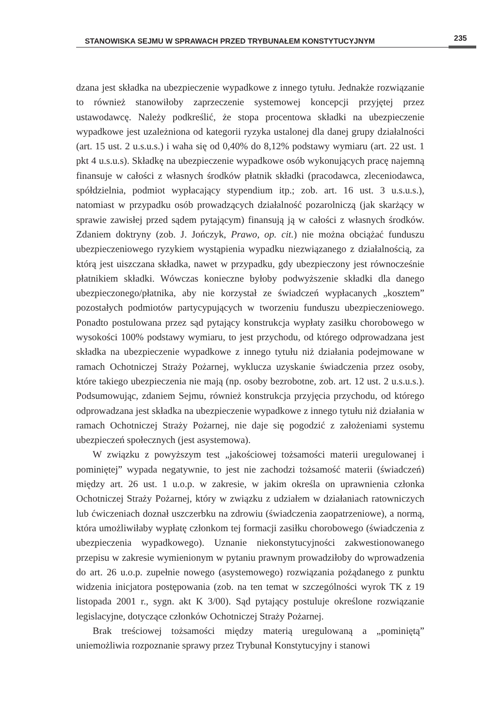STANOWISKA SEJMU W SPRAWACH PRZED TRYBUNAŁEM KONSTYTUCYJNYM 235
dzana jest składka na ubezpieczenie wypadkowe z innego tytułu. Jednakże rozwiązanie to również stanowiłoby zaprzeczenie systemowej koncepcji przyjętej przez ustawodawcę. Należy podkreślić, że stopa procentowa składki na ubezpieczenie wypadkowe jest uzależniona od kategorii ryzyka ustalonej dla danej grupy działalności (art. 15 ust. 2 u.s.u.s.) i waha się od 0,40% do 8,12% podstawy wymiaru (art. 22 ust. 1 pkt 4 u.s.u.s). Składkę na ubezpieczenie wypadkowe osób wykonujących pracę najemną finansuje w całości z własnych środków płatnik składki (pracodawca, zleceniodawca, spółdzielnia, podmiot wypłacający stypendium itp.; zob. art. 16 ust. 3 u.s.u.s.), natomiast w przypadku osób prowadzących działalność pozarolniczą (jak skarżący w sprawie zawisłej przed sądem pytającym) finansują ją w całości z własnych środków. Zdaniem doktryny (zob. J. Jończyk, Prawo, op. cit.) nie można obciążać funduszu ubezpieczeniowego ryzykiem wystąpienia wypadku niezwiązanego z działalnością, za którą jest uiszczana składka, nawet w przypadku, gdy ubezpieczony jest równocześnie płatnikiem składki. Wówczas konieczne byłoby podwyższenie składki dla danego ubezpieczonego/płatnika, aby nie korzystał ze świadczeń wypłacanych „kosztem” pozostałych podmiotów partycypujących w tworzeniu funduszu ubezpieczeniowego. Ponadto postulowana przez sąd pytający konstrukcja wypłaty zasiłku chorobowego w wysokości 100% podstawy wymiaru, to jest przychodu, od którego odprowadzana jest składka na ubezpieczenie wypadkowe z innego tytułu niż działania podejmowane w ramach Ochotniczej Straży Pożarnej, wyklucza uzyskanie świadczenia przez osoby, które takiego ubezpieczenia nie mają (np. osoby bezrobotne, zob. art. 12 ust. 2 u.s.u.s.). Podsumowując, zdaniem Sejmu, również konstrukcja przyjęcia przychodu, od którego odprowadzana jest składka na ubezpieczenie wypadkowe z innego tytułu niż działania w ramach Ochotniczej Straży Pożarnej, nie daje się pogodzić z założeniami systemu ubezpieczeń społecznych (jest asystemowa).
W związku z powyższym test „jakościowej tożsamości materii uregulowanej i pominiętej” wypada negatywnie, to jest nie zachodzi tożsamość materii (świadczeń) między art. 26 ust. 1 u.o.p. w zakresie, w jakim określa on uprawnienia członka Ochotniczej Straży Pożarnej, który w związku z udziałem w działaniach ratowniczych lub ćwiczeniach doznał uszczerbku na zdrowiu (świadczenia zaopatrzeniowe), a normą, która umożliwiłaby wypłatę członkom tej formacji zasiłku chorobowego (świadczenia z ubezpieczenia wypadkowego). Uznanie niekonstytucyjności zakwestionowanego przepisu w zakresie wymienionym w pytaniu prawnym prowadziłoby do wprowadzenia do art. 26 u.o.p. zupełnie nowego (asystemowego) rozwiązania pożądanego z punktu widzenia inicjatora postępowania (zob. na ten temat w szczególności wyrok TK z 19 listopada 2001 r., sygn. akt K 3/00). Sąd pytający postuluje określone rozwiązanie legislacyjne, dotyczące członków Ochotniczej Straży Pożarnej.
Brak treściowej tożsamości między materią uregulowaną a „pominiętą” uniemożliwia rozpoznanie sprawy przez Trybunał Konstytucyjny i stanowi